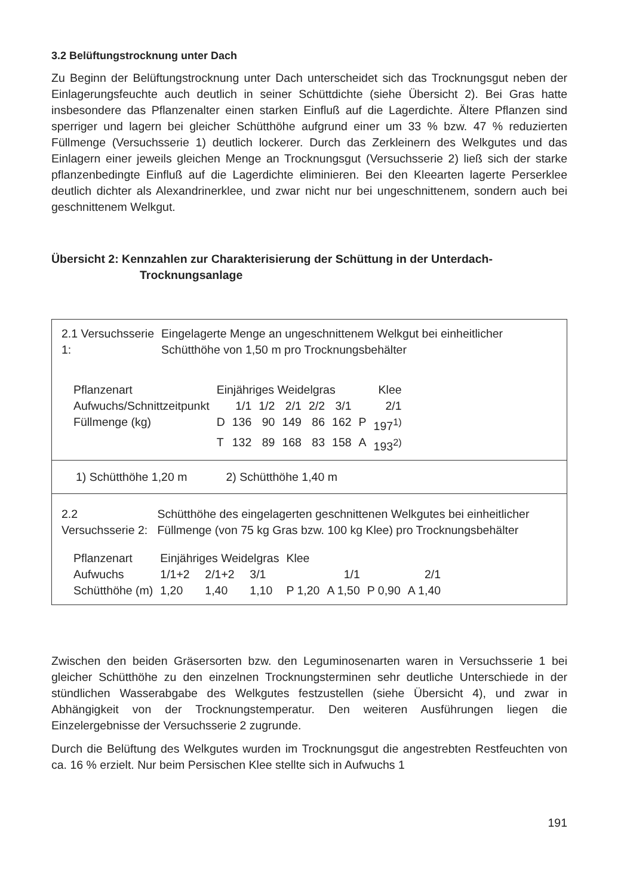3.2 Belüftungstrocknung unter Dach
Zu Beginn der Belüftungstrocknung unter Dach unterscheidet sich das Trocknungsgut neben der Einlagerungsfeuchte auch deutlich in seiner Schüttdichte (siehe Übersicht 2). Bei Gras hatte insbesondere das Pflanzenalter einen starken Einfluß auf die Lagerdichte. Ältere Pflanzen sind sperriger und lagern bei gleicher Schütthöhe aufgrund einer um 33 % bzw. 47 % reduzierten Füllmenge (Versuchsserie 1) deutlich lockerer. Durch das Zerkleinern des Welkgutes und das Einlagern einer jeweils gleichen Menge an Trocknungsgut (Versuchsserie 2) ließ sich der starke pflanzenbedingte Einfluß auf die Lagerdichte eliminieren. Bei den Kleearten lagerte Perserklee deutlich dichter als Alexandrinerklee, und zwar nicht nur bei ungeschnittenem, sondern auch bei geschnittenem Welkgut.
Übersicht 2: Kennzahlen zur Charakterisierung der Schüttung in der Unterdach-Trocknungsanlage
| 2.1 Versuchsserie 1: | Eingelagerte Menge an ungeschnittenem Welkgut bei einheitlicher Schütthöhe von 1,50 m pro Trocknungsbehälter |
| Pflanzenart | Einjähriges Weidelgras | | | | | | Klee | |
| Aufwuchs/Schnittzeitpunkt | | 1/1 | 1/2 | 2/1 | 2/2 | 3/1 | | 2/1 |
| Füllmenge (kg) | D | 136 | 90 | 149 | 86 | 162 | P | 197<sup>1)</sup> |
| | T | 132 | 89 | 168 | 83 | 158 | A | 193<sup>2)</sup> |
1) Schütthöhe 1,20 m 2) Schütthöhe 1,40 m
| 2.2 Versuchsserie 2: | Schütthöhe des eingelagerten geschnittenen Welkgutes bei einheitlicher Füllmenge (von 75 kg Gras bzw. 100 kg Klee) pro Trocknungsbehälter |
| Pflanzenart | Einjähriges Weidelgras | | | Klee | | | |
| Aufwuchs | 1/1+2 | 2/1+2 | 3/1 | 1/1 | | 2/1 | |
| Schütthöhe (m) | 1,20 | 1,40 | 1,10 | P 1,20 | A 1,50 | P 0,90 | A 1,40 |
Zwischen den beiden Gräsersorten bzw. den Leguminosenarten waren in Versuchsserie 1 bei gleicher Schütthöhe zu den einzelnen Trocknungsterminen sehr deutliche Unterschiede in der stündlichen Wasserabgabe des Welkgutes festzustellen (siehe Übersicht 4), und zwar in Abhängigkeit von der Trocknungstemperatur. Den weiteren Ausführungen liegen die Einzelergebnisse der Versuchsserie 2 zugrunde.
Durch die Belüftung des Welkgutes wurden im Trocknungsgut die angestrebten Restfeuchten von ca. 16 % erzielt. Nur beim Persischen Klee stellte sich in Aufwuchs 1
191